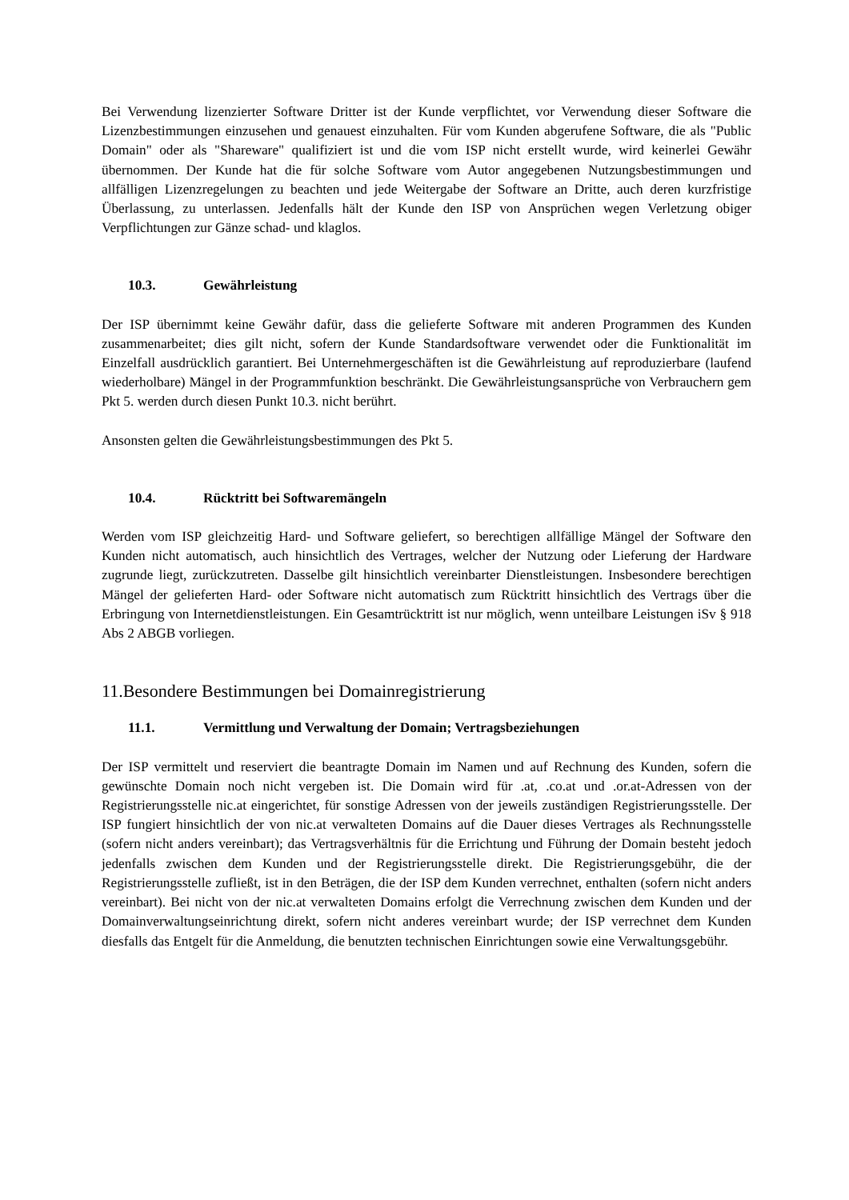Bei Verwendung lizenzierter Software Dritter ist der Kunde verpflichtet, vor Verwendung dieser Software die Lizenzbestimmungen einzusehen und genauest einzuhalten. Für vom Kunden abgerufene Software, die als "Public Domain" oder als "Shareware" qualifiziert ist und die vom ISP nicht erstellt wurde, wird keinerlei Gewähr übernommen. Der Kunde hat die für solche Software vom Autor angegebenen Nutzungsbestimmungen und allfälligen Lizenzregelungen zu beachten und jede Weitergabe der Software an Dritte, auch deren kurzfristige Überlassung, zu unterlassen. Jedenfalls hält der Kunde den ISP von Ansprüchen wegen Verletzung obiger Verpflichtungen zur Gänze schad- und klaglos.
10.3. Gewährleistung
Der ISP übernimmt keine Gewähr dafür, dass die gelieferte Software mit anderen Programmen des Kunden zusammenarbeitet; dies gilt nicht, sofern der Kunde Standardsoftware verwendet oder die Funktionalität im Einzelfall ausdrücklich garantiert. Bei Unternehmergeschäften ist die Gewährleistung auf reproduzierbare (laufend wiederholbare) Mängel in der Programmfunktion beschränkt. Die Gewährleistungsansprüche von Verbrauchern gem Pkt 5. werden durch diesen Punkt 10.3. nicht berührt.
Ansonsten gelten die Gewährleistungsbestimmungen des Pkt 5.
10.4. Rücktritt bei Softwaremängeln
Werden vom ISP gleichzeitig Hard- und Software geliefert, so berechtigen allfällige Mängel der Software den Kunden nicht automatisch, auch hinsichtlich des Vertrages, welcher der Nutzung oder Lieferung der Hardware zugrunde liegt, zurückzutreten. Dasselbe gilt hinsichtlich vereinbarter Dienstleistungen. Insbesondere berechtigen Mängel der gelieferten Hard- oder Software nicht automatisch zum Rücktritt hinsichtlich des Vertrags über die Erbringung von Internetdienstleistungen. Ein Gesamtrücktritt ist nur möglich, wenn unteilbare Leistungen iSv § 918 Abs 2 ABGB vorliegen.
11.Besondere Bestimmungen bei Domainregistrierung
11.1. Vermittlung und Verwaltung der Domain; Vertragsbeziehungen
Der ISP vermittelt und reserviert die beantragte Domain im Namen und auf Rechnung des Kunden, sofern die gewünschte Domain noch nicht vergeben ist. Die Domain wird für .at, .co.at und .or.at-Adressen von der Registrierungsstelle nic.at eingerichtet, für sonstige Adressen von der jeweils zuständigen Registrierungsstelle. Der ISP fungiert hinsichtlich der von nic.at verwalteten Domains auf die Dauer dieses Vertrages als Rechnungsstelle (sofern nicht anders vereinbart); das Vertragsverhältnis für die Errichtung und Führung der Domain besteht jedoch jedenfalls zwischen dem Kunden und der Registrierungsstelle direkt. Die Registrierungsgebühr, die der Registrierungsstelle zufließt, ist in den Beträgen, die der ISP dem Kunden verrechnet, enthalten (sofern nicht anders vereinbart). Bei nicht von der nic.at verwalteten Domains erfolgt die Verrechnung zwischen dem Kunden und der Domainverwaltungseinrichtung direkt, sofern nicht anderes vereinbart wurde; der ISP verrechnet dem Kunden diesfalls das Entgelt für die Anmeldung, die benutzten technischen Einrichtungen sowie eine Verwaltungsgebühr.